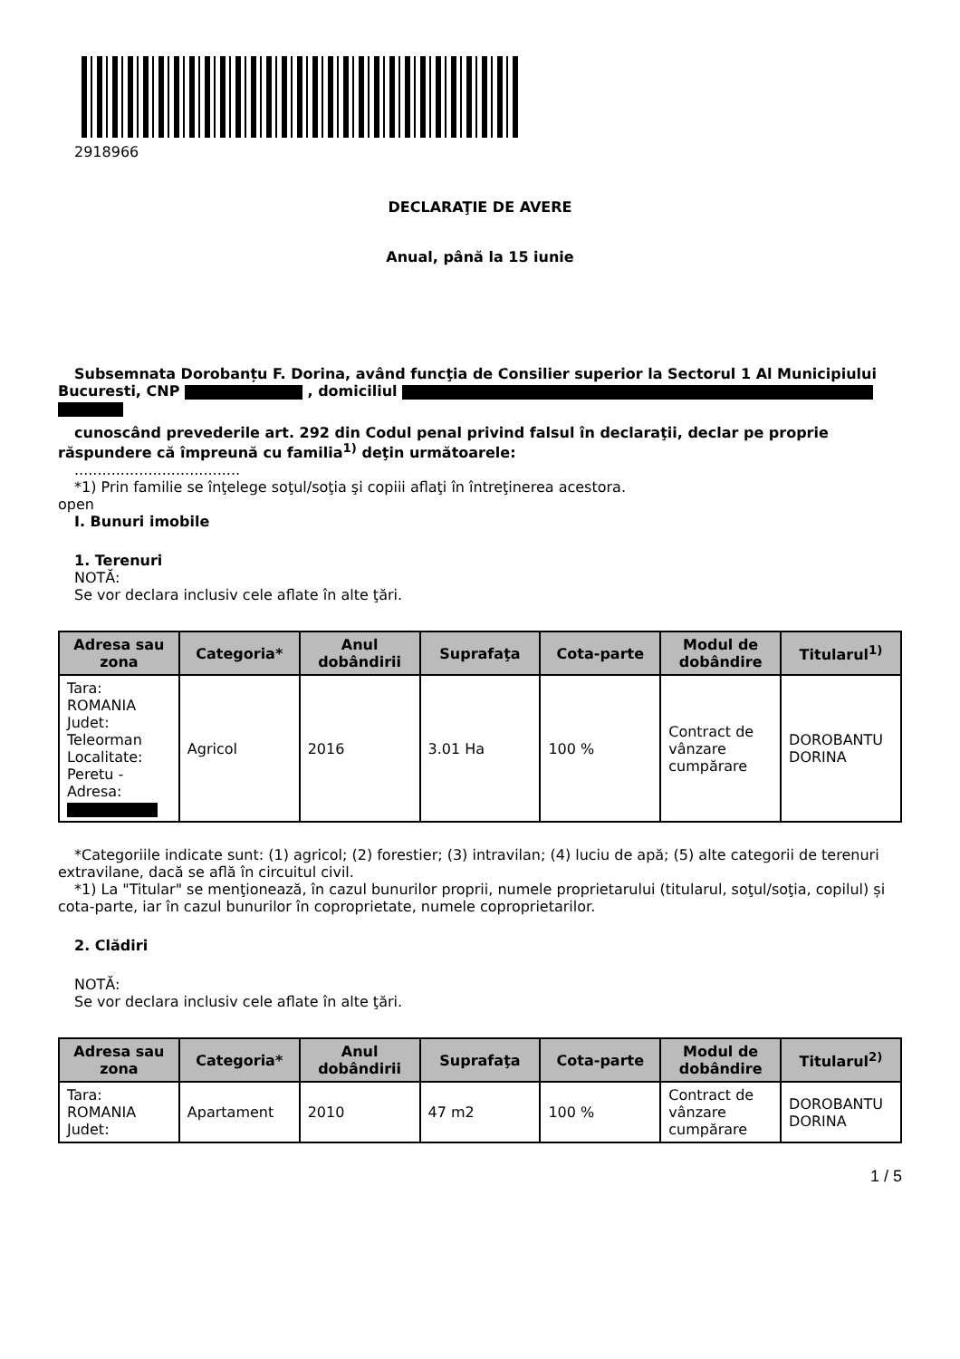2918966
DECLARAŢIE DE AVERE
Anual, până la 15 iunie
Subsemnata Dorobanțu F. Dorina, având funcţia de Consilier superior la Sectorul 1 Al Municipiului Bucuresti, CNP , domiciliul
cunoscând prevederile art. 292 din Codul penal privind falsul în declaraţii, declar pe proprie răspundere că împreună cu familia<sup>1)</sup> deţin următoarele:
....................................
*1) Prin familie se înţelege soţul/soţia şi copiii aflaţi în întreţinerea acestora.
open
I. Bunuri imobile
1. Terenuri
NOTĂ:
Se vor declara inclusiv cele aflate în alte ţări.
| Adresa sau zona | Categoria* | Anul dobândirii | Suprafaţa | Cota-parte | Modul de dobândire | Titularul<sup>1)</sup> |
| --- | --- | --- | --- | --- | --- | --- |
| Tara: ROMANIA Judet: Teleorman Localitate: Peretu - Adresa: | Agricol | 2016 | 3.01 Ha | 100 % | Contract de vânzare cumpărare | DOROBANTU DORINA |
*Categoriile indicate sunt: (1) agricol; (2) forestier; (3) intravilan; (4) luciu de apă; (5) alte categorii de terenuri extravilane, dacă se află în circuitul civil.
*1) La "Titular" se menţionează, în cazul bunurilor proprii, numele proprietarului (titularul, soţul/soţia, copilul) și cota-parte, iar în cazul bunurilor în coproprietate, numele coproprietarilor.
2. Clădiri
NOTĂ:
Se vor declara inclusiv cele aflate în alte ţări.
| Adresa sau zona | Categoria* | Anul dobândirii | Suprafaţa | Cota-parte | Modul de dobândire | Titularul<sup>2)</sup> |
| --- | --- | --- | --- | --- | --- | --- |
| Tara: ROMANIA Judet: | Apartament | 2010 | 47 m2 | 100 % | Contract de vânzare cumpărare | DOROBANTU DORINA |
1 / 5